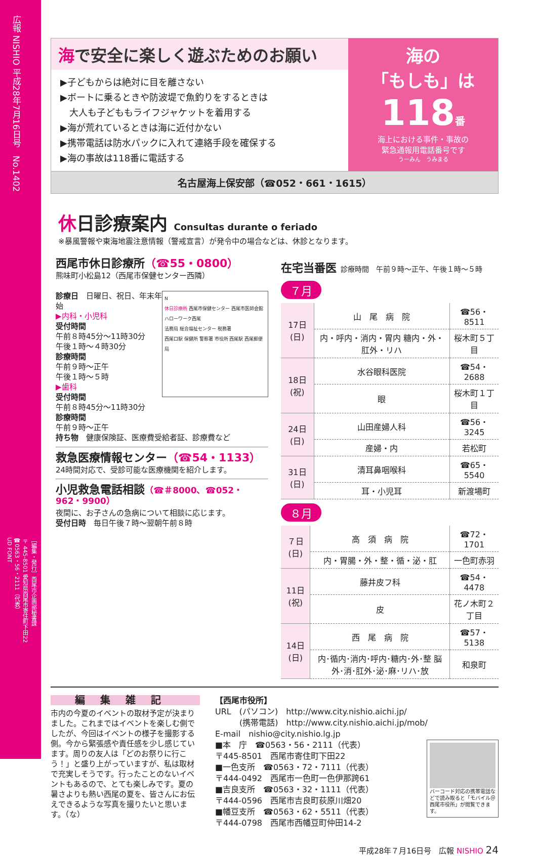広報 NISHIO 平成28年7月16日号　No.1402
［編集・発行］西尾市企画部秘書課
〒445-8501 愛知県西尾市寄住町下田22
☎0563・56・2111（代表）
UD FONT
海で安全に楽しく遊ぶためのお願い
▶子どもからは絶対に目を離さない
▶ボートに乗るときや防波堤で魚釣りをするときは
　大人も子どももライフジャケットを着用する
▶海が荒れているときは海に近付かない
▶携帯電話は防水パックに入れて連絡手段を確保する
▶海の事故は118番に電話する
海の
「もしも」は
118番
海上における事件・事故の
緊急通報用電話番号です
うーみん　うみまる
名古屋海上保安部（☎052・661・1615）
休日診療案内 Consultas durante o feriado
※暴風警報や東海地震注意情報（警戒宣言）が発令中の場合などは、休診となります。
西尾市休日診療所（☎55・0800）
熊味町小松島12（西尾市保健センター西隣）
N
休日診療所 西尾市保健センター 西尾市医師会館 ハローワーク西尾
法務局 総合福祉センター 税務署
西尾口駅 保健所 警察署 市役所 西尾駅 西尾郵便局
診療日　日曜日、祝日、年末年始
▶内科・小児科
受付時間
午前８時45分～11時30分
午後１時～４時30分
診療時間
午前９時～正午
午後１時～５時
▶歯科
受付時間
午前８時45分～11時30分
診療時間
午前９時～正午
持ち物　健康保険証、医療費受給者証、診療費など
救急医療情報センター（☎54・1133）
24時間対応で、受診可能な医療機関を紹介します。
小児救急電話相談（☎＃8000、☎052・962・9900）
夜間に、お子さんの急病について相談に応じます。
受付日時　毎日午後７時～翌朝午前８時
在宅当番医 診療時間　午前９時～正午、午後１時～５時
７月
| 17日(日) | 山 尾 病 院 | ☎56・8511 |
| | 内・呼内・消内・胃内 糖内・外・肛外・リハ | 桜木町５丁目 |
| 18日(祝) | 水谷眼科医院 | ☎54・2688 |
| | 眼 | 桜木町１丁目 |
| 24日(日) | 山田産婦人科 | ☎56・3245 |
| | 産婦・内 | 若松町 |
| 31日(日) | 清耳鼻咽喉科 | ☎65・5540 |
| | 耳・小児耳 | 新渡場町 |
８月
| ７日(日) | 高 須 病 院 | ☎72・1701 |
| | 内・胃腸・外・整・循・泌・肛 | 一色町赤羽 |
| 11日(祝) | 藤井皮フ科 | ☎54・4478 |
| | 皮 | 花ノ木町２丁目 |
| 14日(日) | 西 尾 病 院 | ☎57・5138 |
| | 内･循内･消内･呼内･糖内･外･整 脳外･消･肛外･泌･麻･リハ･放 | 和泉町 |
編集雑記
市内の今夏のイベントの取材予定が決まりました。これまではイベントを楽しむ側でしたが、今回はイベントの様子を撮影する側。今から緊張感や責任感を少し感じています。周りの友人は「どのお祭りに行こう！」と盛り上がっていますが、私は取材で充実しそうです。行ったことのないイベントもあるので、とても楽しみです。夏の暑さよりも熱い西尾の夏を、皆さんにお伝えできるような写真を撮りたいと思います。（な）
【西尾市役所】
URL　(パソコン)　http://www.city.nishio.aichi.jp/
　　　(携帯電話)　http://www.city.nishio.aichi.jp/mob/
E-mail　nishio@city.nishio.lg.jp
バーコード対応の携帯電話などで読み取ると「モバイル＠西尾市役所」が閲覧できます。
■本　庁　☎0563・56・2111（代表）
〒445-8501　西尾市寄住町下田22
■一色支所　☎0563・72・7111（代表）
〒444-0492　西尾市一色町一色伊那跨61
■吉良支所　☎0563・32・1111（代表）
〒444-0596　西尾市吉良町荻原川畑20
■幡豆支所　☎0563・62・5511（代表）
〒444-0798　西尾市西幡豆町仲田14-2
平成28年７月16日号　広報 NISHIO 24